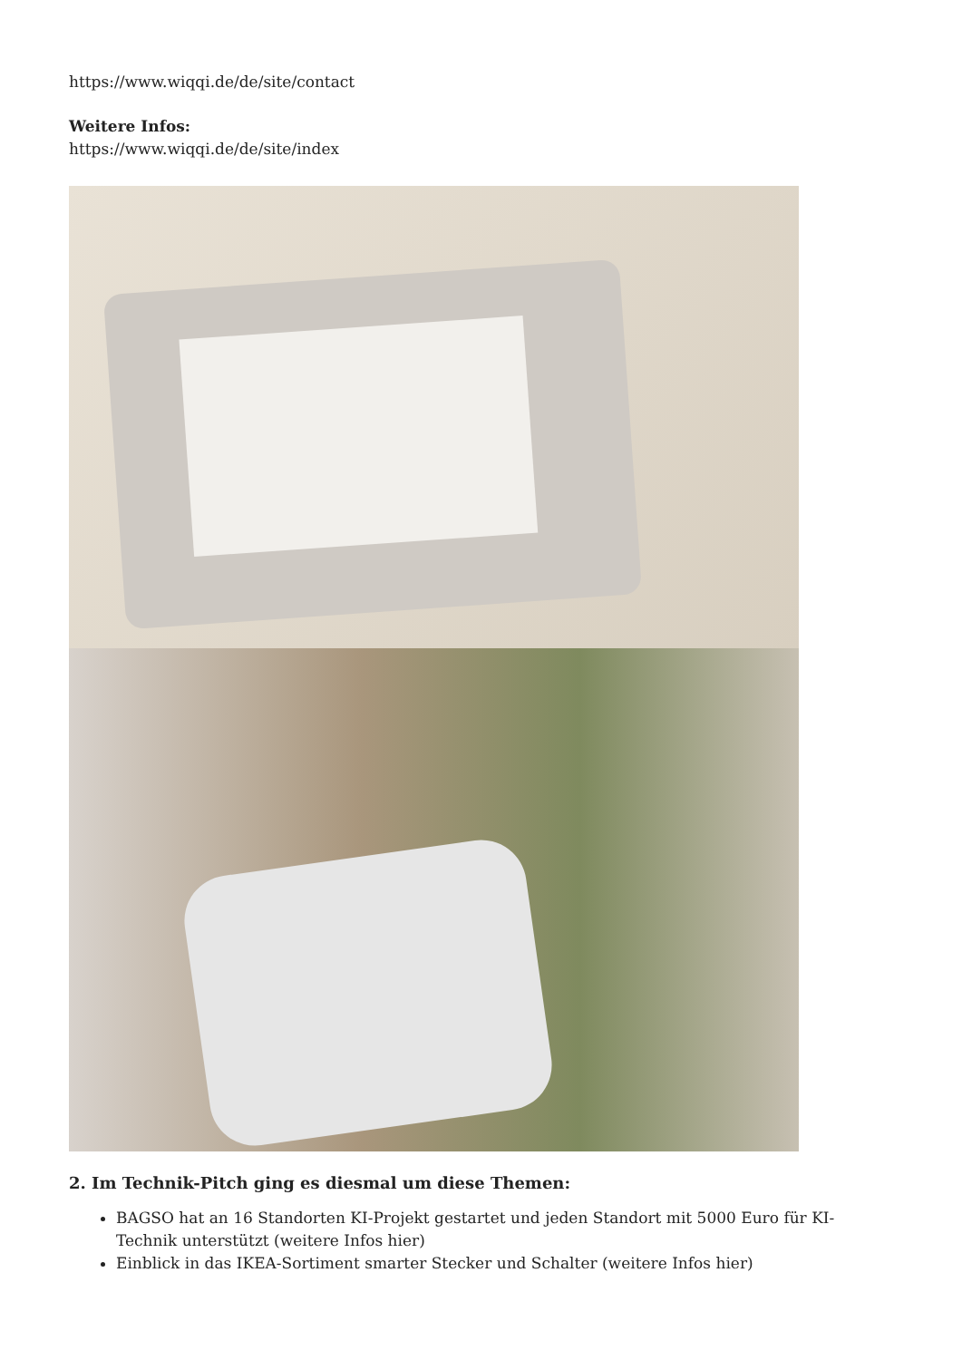https://www.wiqqi.de/de/site/contact
Weitere Infos:
https://www.wiqqi.de/de/site/index
2. Im Technik-Pitch ging es diesmal um diese Themen:
BAGSO hat an 16 Standorten KI-Projekt gestartet und jeden Standort mit 5000 Euro für KI-Technik unterstützt (weitere Infos hier)
Einblick in das IKEA-Sortiment smarter Stecker und Schalter (weitere Infos hier)